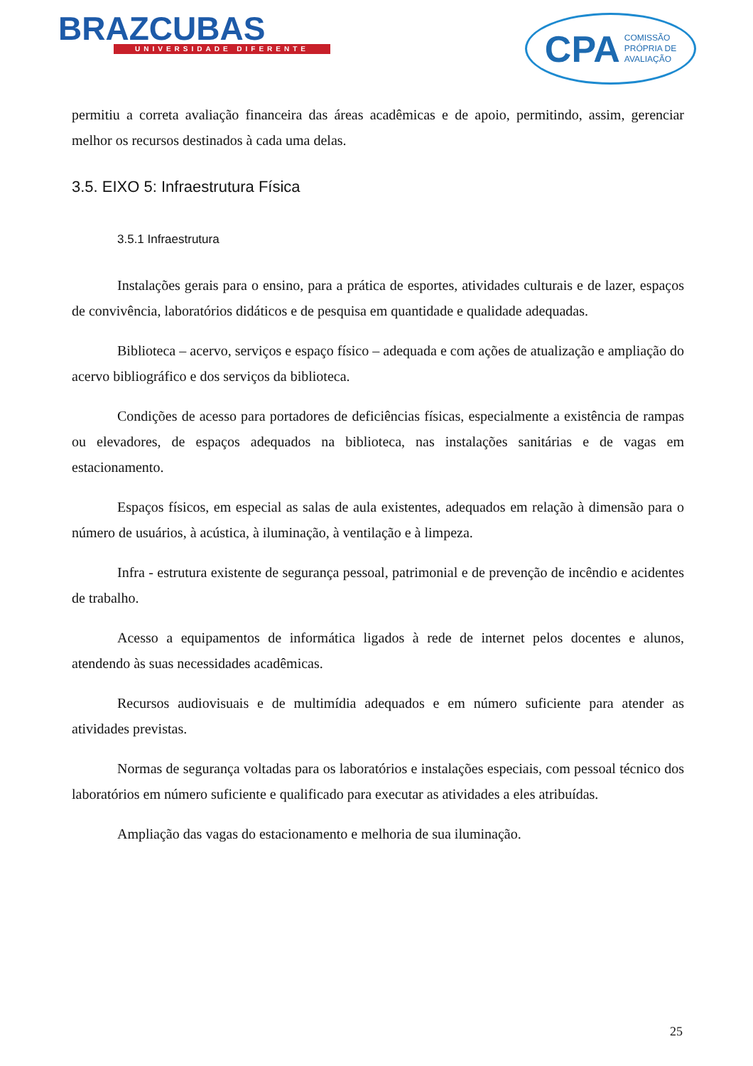BRAZCUBAS
UNIVERSIDADE DIFERENTE
CPA COMISSÃO
PRÓPRIA DE
AVALIAÇÃO
permitiu a correta avaliação financeira das áreas acadêmicas e de apoio, permitindo, assim, gerenciar melhor os recursos destinados à cada uma delas.
3.5. EIXO 5: Infraestrutura Física
3.5.1 Infraestrutura
Instalações gerais para o ensino, para a prática de esportes, atividades culturais e de lazer, espaços de convivência, laboratórios didáticos e de pesquisa em quantidade e qualidade adequadas.
Biblioteca – acervo, serviços e espaço físico – adequada e com ações de atualização e ampliação do acervo bibliográfico e dos serviços da biblioteca.
Condições de acesso para portadores de deficiências físicas, especialmente a existência de rampas ou elevadores, de espaços adequados na biblioteca, nas instalações sanitárias e de vagas em estacionamento.
Espaços físicos, em especial as salas de aula existentes, adequados em relação à dimensão para o número de usuários, à acústica, à iluminação, à ventilação e à limpeza.
Infra - estrutura existente de segurança pessoal, patrimonial e de prevenção de incêndio e acidentes de trabalho.
Acesso a equipamentos de informática ligados à rede de internet pelos docentes e alunos, atendendo às suas necessidades acadêmicas.
Recursos audiovisuais e de multimídia adequados e em número suficiente para atender as atividades previstas.
Normas de segurança voltadas para os laboratórios e instalações especiais, com pessoal técnico dos laboratórios em número suficiente e qualificado para executar as atividades a eles atribuídas.
Ampliação das vagas do estacionamento e melhoria de sua iluminação.
25